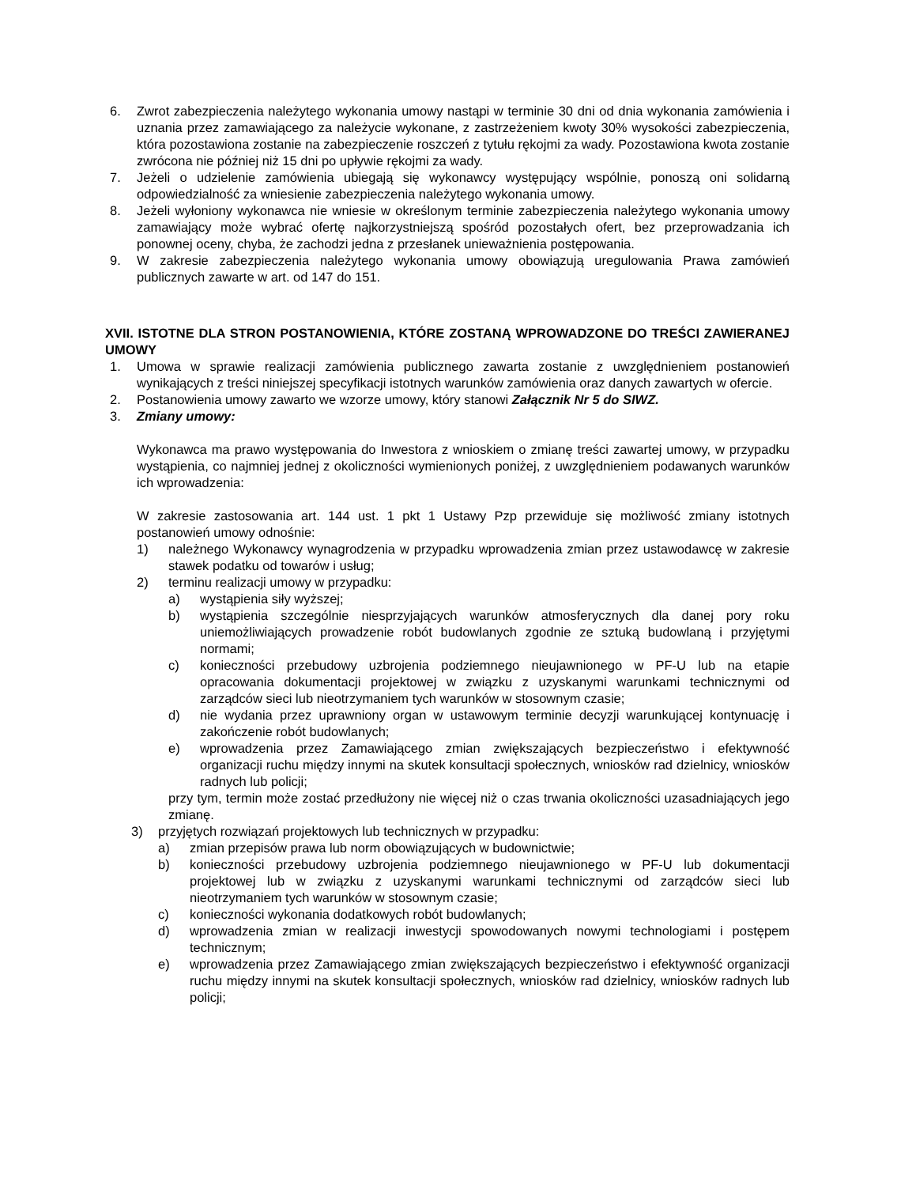6. Zwrot zabezpieczenia należytego wykonania umowy nastąpi w terminie 30 dni od dnia wykonania zamówienia i uznania przez zamawiającego za należycie wykonane, z zastrzeżeniem kwoty 30% wysokości zabezpieczenia, która pozostawiona zostanie na zabezpieczenie roszczeń z tytułu rękojmi za wady. Pozostawiona kwota zostanie zwrócona nie później niż 15 dni po upływie rękojmi za wady.
7. Jeżeli o udzielenie zamówienia ubiegają się wykonawcy występujący wspólnie, ponoszą oni solidarną odpowiedzialność za wniesienie zabezpieczenia należytego wykonania umowy.
8. Jeżeli wyłoniony wykonawca nie wniesie w określonym terminie zabezpieczenia należytego wykonania umowy zamawiający może wybrać ofertę najkorzystniejszą spośród pozostałych ofert, bez przeprowadzania ich ponownej oceny, chyba, że zachodzi jedna z przesłanek unieważnienia postępowania.
9. W zakresie zabezpieczenia należytego wykonania umowy obowiązują uregulowania Prawa zamówień publicznych zawarte w art. od 147 do 151.
XVII. ISTOTNE DLA STRON POSTANOWIENIA, KTÓRE ZOSTANĄ WPROWADZONE DO TREŚCI ZAWIERANEJ UMOWY
1. Umowa w sprawie realizacji zamówienia publicznego zawarta zostanie z uwzględnieniem postanowień wynikających z treści niniejszej specyfikacji istotnych warunków zamówienia oraz danych zawartych w ofercie.
2. Postanowienia umowy zawarto we wzorze umowy, który stanowi Załącznik Nr 5 do SIWZ.
3. Zmiany umowy:
Wykonawca ma prawo występowania do Inwestora z wnioskiem o zmianę treści zawartej umowy, w przypadku wystąpienia, co najmniej jednej z okoliczności wymienionych poniżej, z uwzględnieniem podawanych warunków ich wprowadzenia:
W zakresie zastosowania art. 144 ust. 1 pkt 1 Ustawy Pzp przewiduje się możliwość zmiany istotnych postanowień umowy odnośnie:
1) należnego Wykonawcy wynagrodzenia w przypadku wprowadzenia zmian przez ustawodawcę w zakresie stawek podatku od towarów i usług;
2) terminu realizacji umowy w przypadku:
a) wystąpienia siły wyższej;
b) wystąpienia szczególnie niesprzyjających warunków atmosferycznych dla danej pory roku uniemożliwiających prowadzenie robót budowlanych zgodnie ze sztuką budowlaną i przyjętymi normami;
c) konieczności przebudowy uzbrojenia podziemnego nieujawnionego w PF-U lub na etapie opracowania dokumentacji projektowej w związku z uzyskanymi warunkami technicznymi od zarządców sieci lub nieotrzymaniem tych warunków w stosownym czasie;
d) nie wydania przez uprawniony organ w ustawowym terminie decyzji warunkującej kontynuację i zakończenie robót budowlanych;
e) wprowadzenia przez Zamawiającego zmian zwiększających bezpieczeństwo i efektywność organizacji ruchu między innymi na skutek konsultacji społecznych, wniosków rad dzielnicy, wniosków radnych lub policji;
przy tym, termin może zostać przedłużony nie więcej niż o czas trwania okoliczności uzasadniających jego zmianę.
3) przyjętych rozwiązań projektowych lub technicznych w przypadku:
a) zmian przepisów prawa lub norm obowiązujących w budownictwie;
b) konieczności przebudowy uzbrojenia podziemnego nieujawnionego w PF-U lub dokumentacji projektowej lub w związku z uzyskanymi warunkami technicznymi od zarządców sieci lub nieotrzymaniem tych warunków w stosownym czasie;
c) konieczności wykonania dodatkowych robót budowlanych;
d) wprowadzenia zmian w realizacji inwestycji spowodowanych nowymi technologiami i postępem technicznym;
e) wprowadzenia przez Zamawiającego zmian zwiększających bezpieczeństwo i efektywność organizacji ruchu między innymi na skutek konsultacji społecznych, wniosków rad dzielnicy, wniosków radnych lub policji;